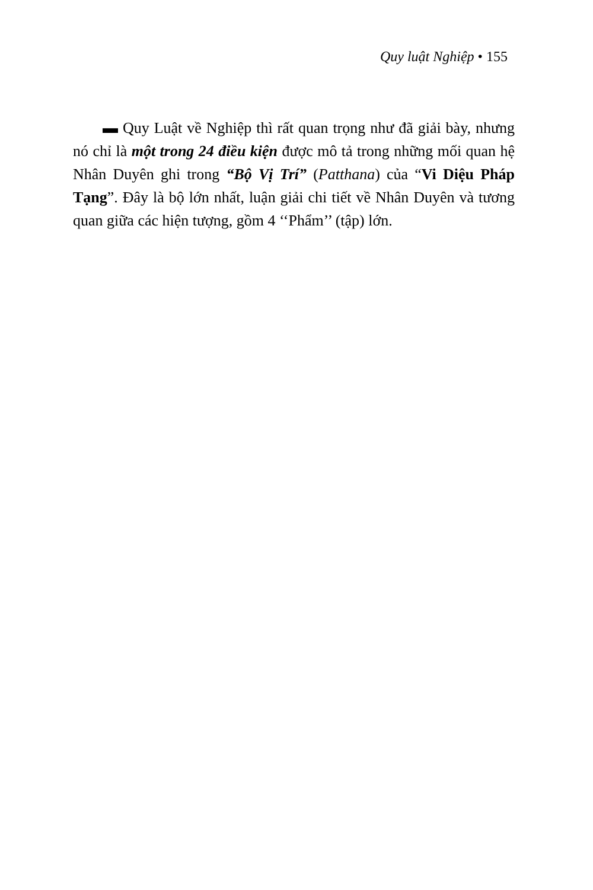Quy luật Nghiệp • 155
▬ Quy Luật về Nghiệp thì rất quan trọng như đã giải bày, nhưng nó chỉ là một trong 24 điều kiện được mô tả trong những mối quan hệ Nhân Duyên ghi trong “Bộ Vị Trí” (Patthana) của “Vi Diệu Pháp Tạng”. Đây là bộ lớn nhất, luận giải chi tiết về Nhân Duyên và tương quan giữa các hiện tượng, gồm 4 ‘‘Phẩm’’ (tập) lớn.